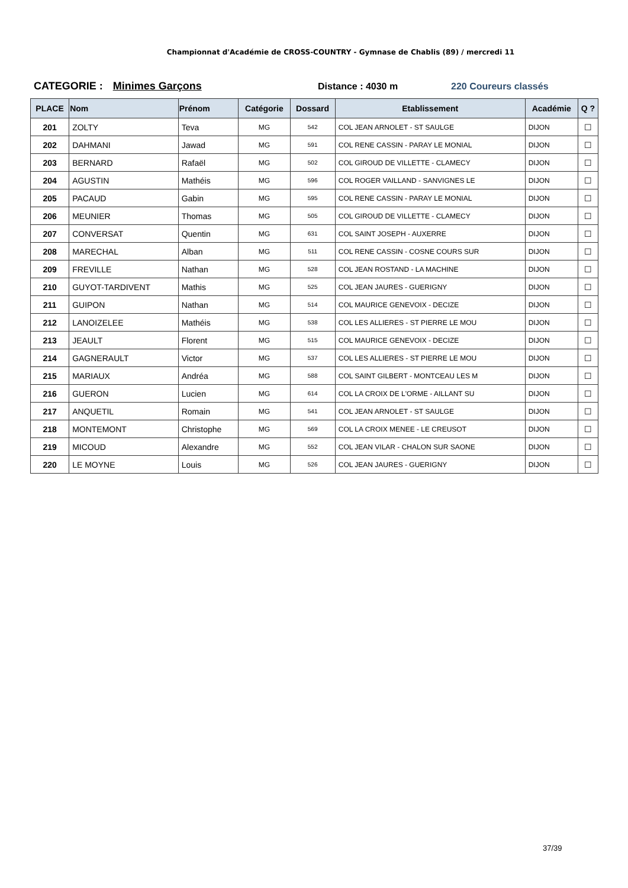Championnat d'Académie de CROSS-COUNTRY - Gymnase de Chablis (89) / mercredi 11
CATEGORIE : Minimes Garçons Distance : 4030 m 220 Coureurs classés
| PLACE | Nom | Prénom | Catégorie | Dossard | Etablissement | Académie | Q ? |
| --- | --- | --- | --- | --- | --- | --- | --- |
| 201 | ZOLTY | Teva | MG | 542 | COL JEAN ARNOLET - ST SAULGE | DIJON | ☐ |
| 202 | DAHMANI | Jawad | MG | 591 | COL RENE CASSIN - PARAY LE MONIAL | DIJON | ☐ |
| 203 | BERNARD | Rafaël | MG | 502 | COL GIROUD DE VILLETTE - CLAMECY | DIJON | ☐ |
| 204 | AGUSTIN | Mathéis | MG | 596 | COL ROGER VAILLAND - SANVIGNES LE | DIJON | ☐ |
| 205 | PACAUD | Gabin | MG | 595 | COL RENE CASSIN - PARAY LE MONIAL | DIJON | ☐ |
| 206 | MEUNIER | Thomas | MG | 505 | COL GIROUD DE VILLETTE - CLAMECY | DIJON | ☐ |
| 207 | CONVERSAT | Quentin | MG | 631 | COL SAINT JOSEPH - AUXERRE | DIJON | ☐ |
| 208 | MARECHAL | Alban | MG | 511 | COL RENE CASSIN - COSNE COURS SUR | DIJON | ☐ |
| 209 | FREVILLE | Nathan | MG | 528 | COL JEAN ROSTAND - LA MACHINE | DIJON | ☐ |
| 210 | GUYOT-TARDIVENT | Mathis | MG | 525 | COL JEAN JAURES - GUERIGNY | DIJON | ☐ |
| 211 | GUIPON | Nathan | MG | 514 | COL MAURICE GENEVOIX - DECIZE | DIJON | ☐ |
| 212 | LANOIZELEE | Mathéis | MG | 538 | COL LES ALLIERES - ST PIERRE LE MOU | DIJON | ☐ |
| 213 | JEAULT | Florent | MG | 515 | COL MAURICE GENEVOIX - DECIZE | DIJON | ☐ |
| 214 | GAGNERAULT | Victor | MG | 537 | COL LES ALLIERES - ST PIERRE LE MOU | DIJON | ☐ |
| 215 | MARIAUX | Andréa | MG | 588 | COL SAINT GILBERT - MONTCEAU LES M | DIJON | ☐ |
| 216 | GUERON | Lucien | MG | 614 | COL LA CROIX DE L'ORME - AILLANT SU | DIJON | ☐ |
| 217 | ANQUETIL | Romain | MG | 541 | COL JEAN ARNOLET - ST SAULGE | DIJON | ☐ |
| 218 | MONTEMONT | Christophe | MG | 569 | COL LA CROIX MENEE - LE CREUSOT | DIJON | ☐ |
| 219 | MICOUD | Alexandre | MG | 552 | COL JEAN VILAR - CHALON SUR SAONE | DIJON | ☐ |
| 220 | LE MOYNE | Louis | MG | 526 | COL JEAN JAURES - GUERIGNY | DIJON | ☐ |
37/39